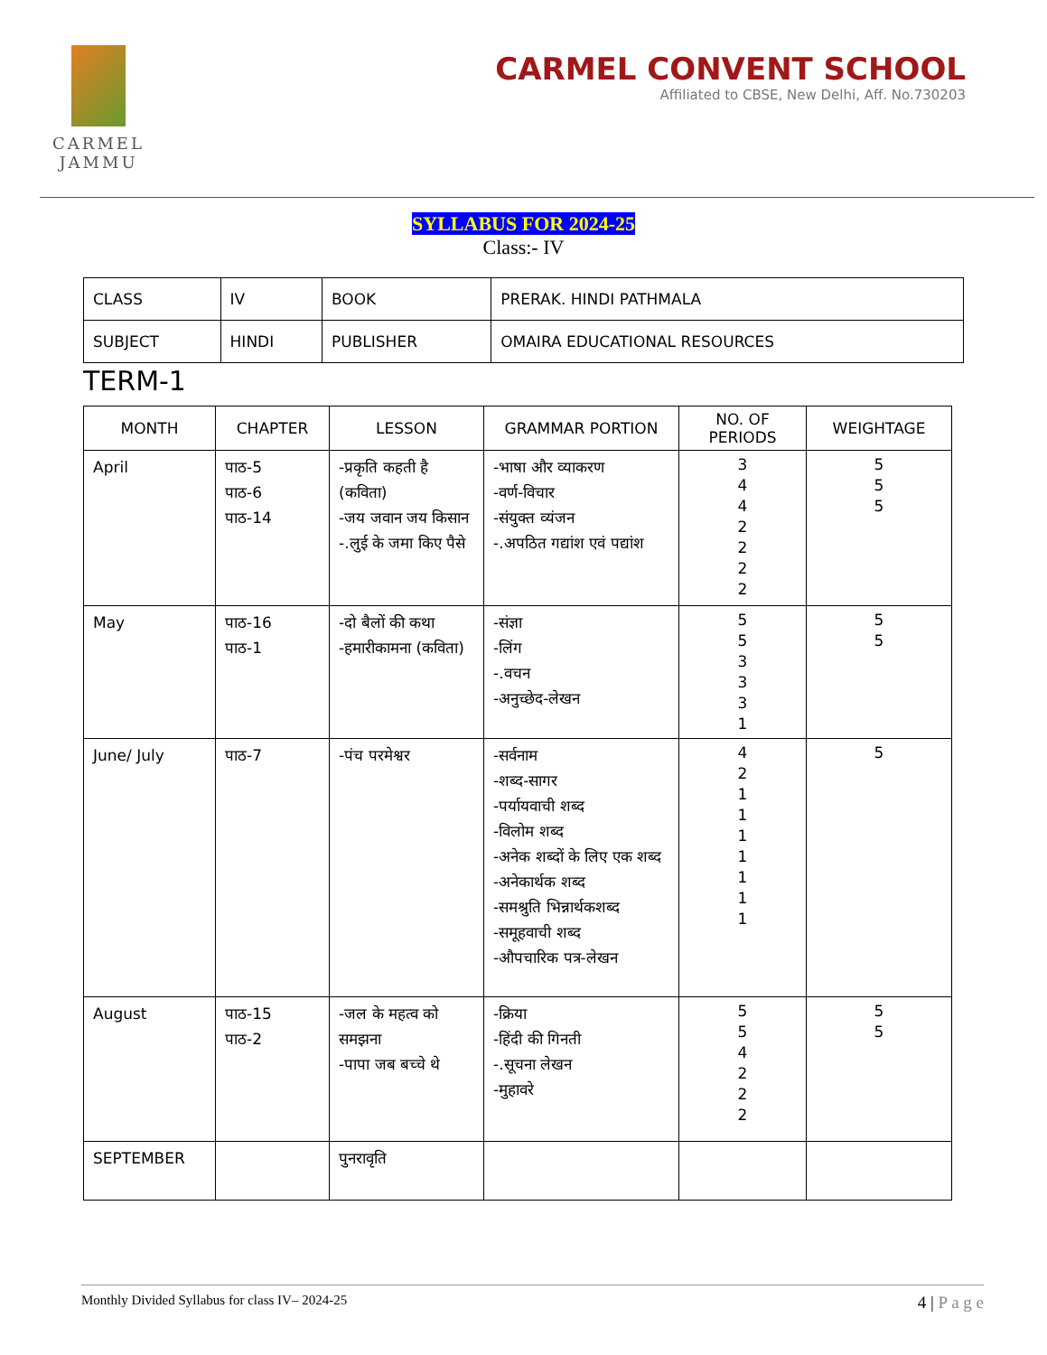CARMEL
JAMMU
CARMEL CONVENT SCHOOL
Affiliated to CBSE, New Delhi, Aff. No.730203
SYLLABUS FOR 2024-25
Class:- IV
| CLASS | IV | BOOK | PRERAK. HINDI PATHMALA |
| SUBJECT | HINDI | PUBLISHER | OMAIRA EDUCATIONAL RESOURCES |
TERM-1
| MONTH | CHAPTER | LESSON | GRAMMAR PORTION | NO. OF PERIODS | WEIGHTAGE |
| --- | --- | --- | --- | --- | --- |
| April | पाठ-5 पाठ-6 पाठ-14 | -प्रकृति कहती है (कविता) -जय जवान जय किसान -.लुई के जमा किए पैसे | -भाषा और व्याकरण -वर्ण-विचार -संयुक्त व्यंजन -.अपठित गद्यांश एवं पद्यांश | 3 4 4 2 2 2 2 | 5 5 5 |
| May | पाठ-16 पाठ-1 | -दो बैलों की कथा -हमारीकामना (कविता) | -संज्ञा -लिंग -.वचन -अनुच्छेद-लेखन | 5 5 3 3 3 1 | 5 5 |
| June/ July | पाठ-7 | -पंच परमेश्वर | -सर्वनाम -शब्द-सागर -पर्यायवाची शब्द -विलोम शब्द -अनेक शब्दों के लिए एक शब्द -अनेकार्थक शब्द -समश्रुति भिन्नार्थकशब्द -समूहवाची शब्द -औपचारिक पत्र-लेखन | 4 2 1 1 1 1 1 1 1 | 5 |
| August | पाठ-15 पाठ-2 | -जल के महत्व को समझना -पापा जब बच्चे थे | -क्रिया -हिंदी की गिनती -.सूचना लेखन -मुहावरे | 5 5 4 2 2 2 | 5 5 |
| SEPTEMBER | | पुनरावृति | | | |
Monthly Divided Syllabus for class IV– 2024-25 4 | P a g e